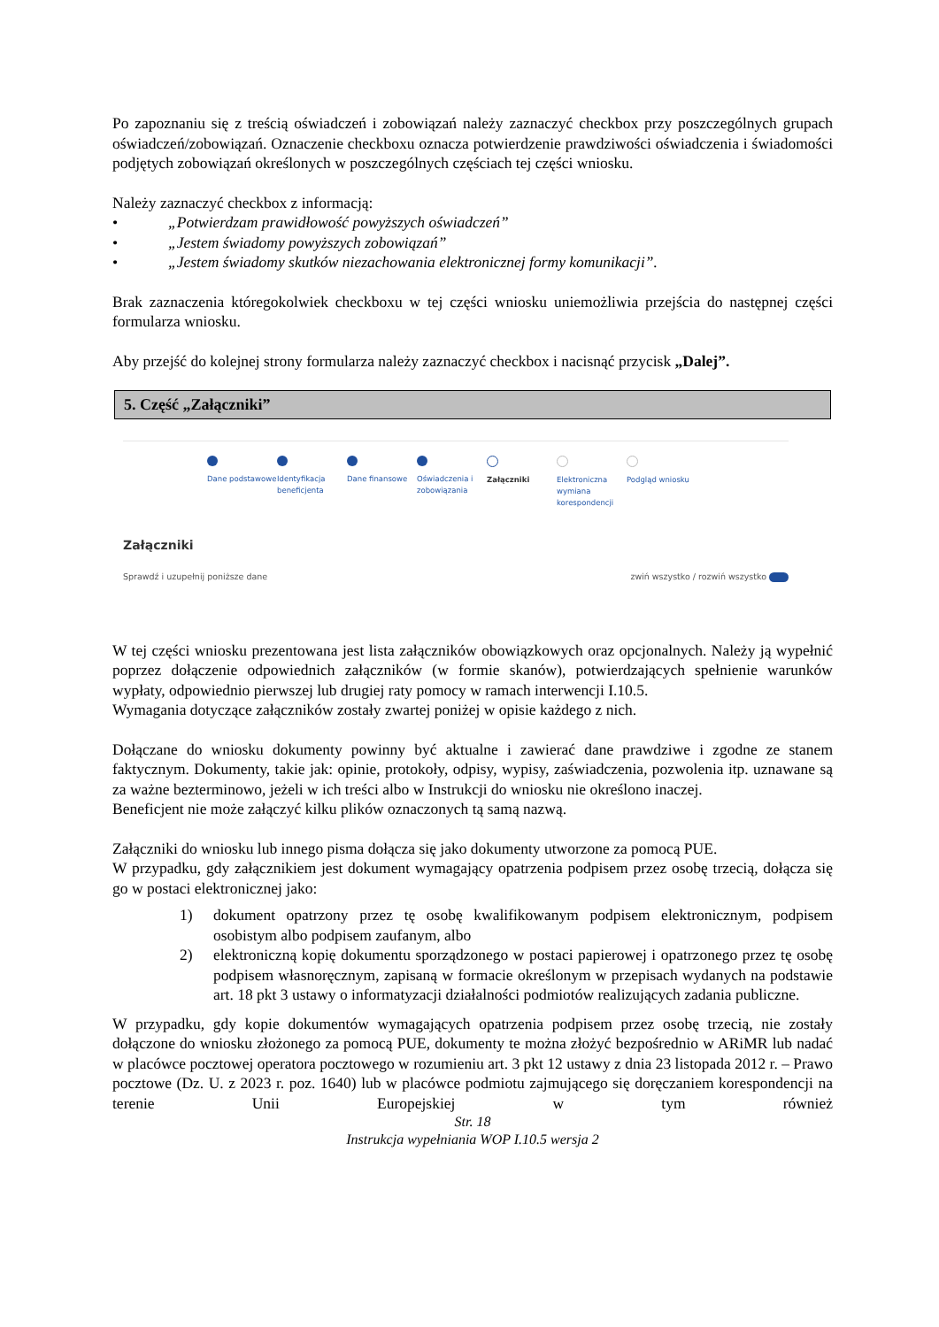Po zapoznaniu się z treścią oświadczeń i zobowiązań należy zaznaczyć checkbox przy poszczególnych grupach oświadczeń/zobowiązań. Oznaczenie checkboxu oznacza potwierdzenie prawdziwości oświadczenia i świadomości podjętych zobowiązań określonych w poszczególnych częściach tej części wniosku.
Należy zaznaczyć checkbox z informacją:
• „Potwierdzam prawidłowość powyższych oświadczeń”
• „Jestem świadomy powyższych zobowiązań”
• „Jestem świadomy skutków niezachowania elektronicznej formy komunikacji”.
Brak zaznaczenia któregokolwiek checkboxu w tej części wniosku uniemożliwia przejścia do następnej części formularza wniosku.
Aby przejść do kolejnej strony formularza należy zaznaczyć checkbox i nacisnąć przycisk „Dalej”.
5. Część „Załączniki”
Dane podstawowe Identyfikacja beneficjenta
Dane finansowe Oświadczenia i zobowiązania
Załączniki Elektroniczna wymiana korespondencji
Podgląd wniosku
Załączniki
Sprawdź i uzupełnij poniższe dane zwiń wszystko / rozwiń wszystko
W tej części wniosku prezentowana jest lista załączników obowiązkowych oraz opcjonalnych. Należy ją wypełnić poprzez dołączenie odpowiednich załączników (w formie skanów), potwierdzających spełnienie warunków wypłaty, odpowiednio pierwszej lub drugiej raty pomocy w ramach interwencji I.10.5.
Wymagania dotyczące załączników zostały zwartej poniżej w opisie każdego z nich.
Dołączane do wniosku dokumenty powinny być aktualne i zawierać dane prawdziwe i zgodne ze stanem faktycznym. Dokumenty, takie jak: opinie, protokoły, odpisy, wypisy, zaświadczenia, pozwolenia itp. uznawane są za ważne bezterminowo, jeżeli w ich treści albo w Instrukcji do wniosku nie określono inaczej.
Beneficjent nie może załączyć kilku plików oznaczonych tą samą nazwą.
Załączniki do wniosku lub innego pisma dołącza się jako dokumenty utworzone za pomocą PUE.
W przypadku, gdy załącznikiem jest dokument wymagający opatrzenia podpisem przez osobę trzecią, dołącza się go w postaci elektronicznej jako:
1) dokument opatrzony przez tę osobę kwalifikowanym podpisem elektronicznym, podpisem osobistym albo podpisem zaufanym, albo
2) elektroniczną kopię dokumentu sporządzonego w postaci papierowej i opatrzonego przez tę osobę podpisem własnoręcznym, zapisaną w formacie określonym w przepisach wydanych na podstawie art. 18 pkt 3 ustawy o informatyzacji działalności podmiotów realizujących zadania publiczne.
W przypadku, gdy kopie dokumentów wymagających opatrzenia podpisem przez osobę trzecią, nie zostały dołączone do wniosku złożonego za pomocą PUE, dokumenty te można złożyć bezpośrednio w ARiMR lub nadać w placówce pocztowej operatora pocztowego w rozumieniu art. 3 pkt 12 ustawy z dnia 23 listopada 2012 r. – Prawo pocztowe (Dz. U. z 2023 r. poz. 1640) lub w placówce podmiotu zajmującego się doręczaniem korespondencji na terenie Unii Europejskiej w tym również
Str. 18
Instrukcja wypełniania WOP I.10.5 wersja 2